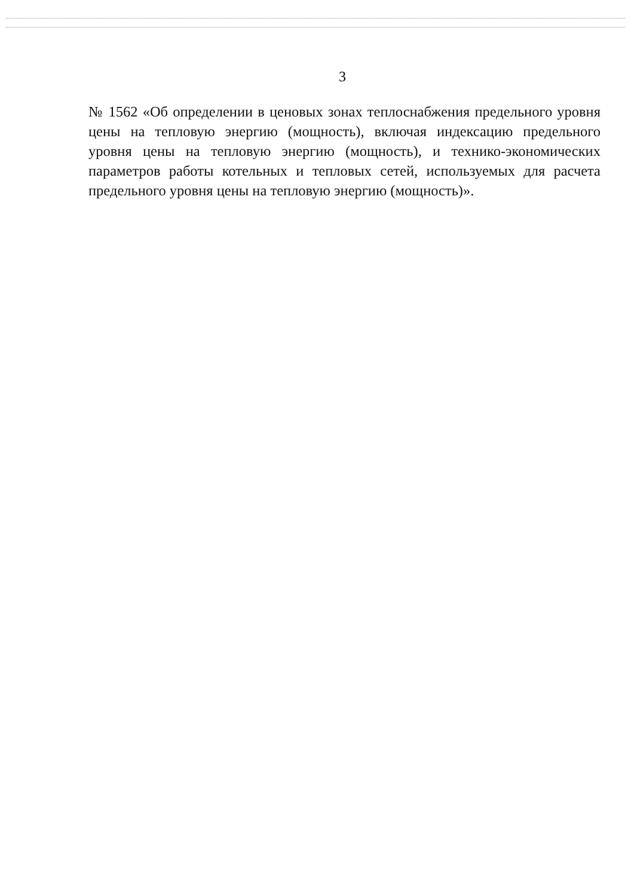3
№ 1562 «Об определении в ценовых зонах теплоснабжения предельного уровня цены на тепловую энергию (мощность), включая индексацию предельного уровня цены на тепловую энергию (мощность), и технико-экономических параметров работы котельных и тепловых сетей, используемых для расчета предельного уровня цены на тепловую энергию (мощность)».